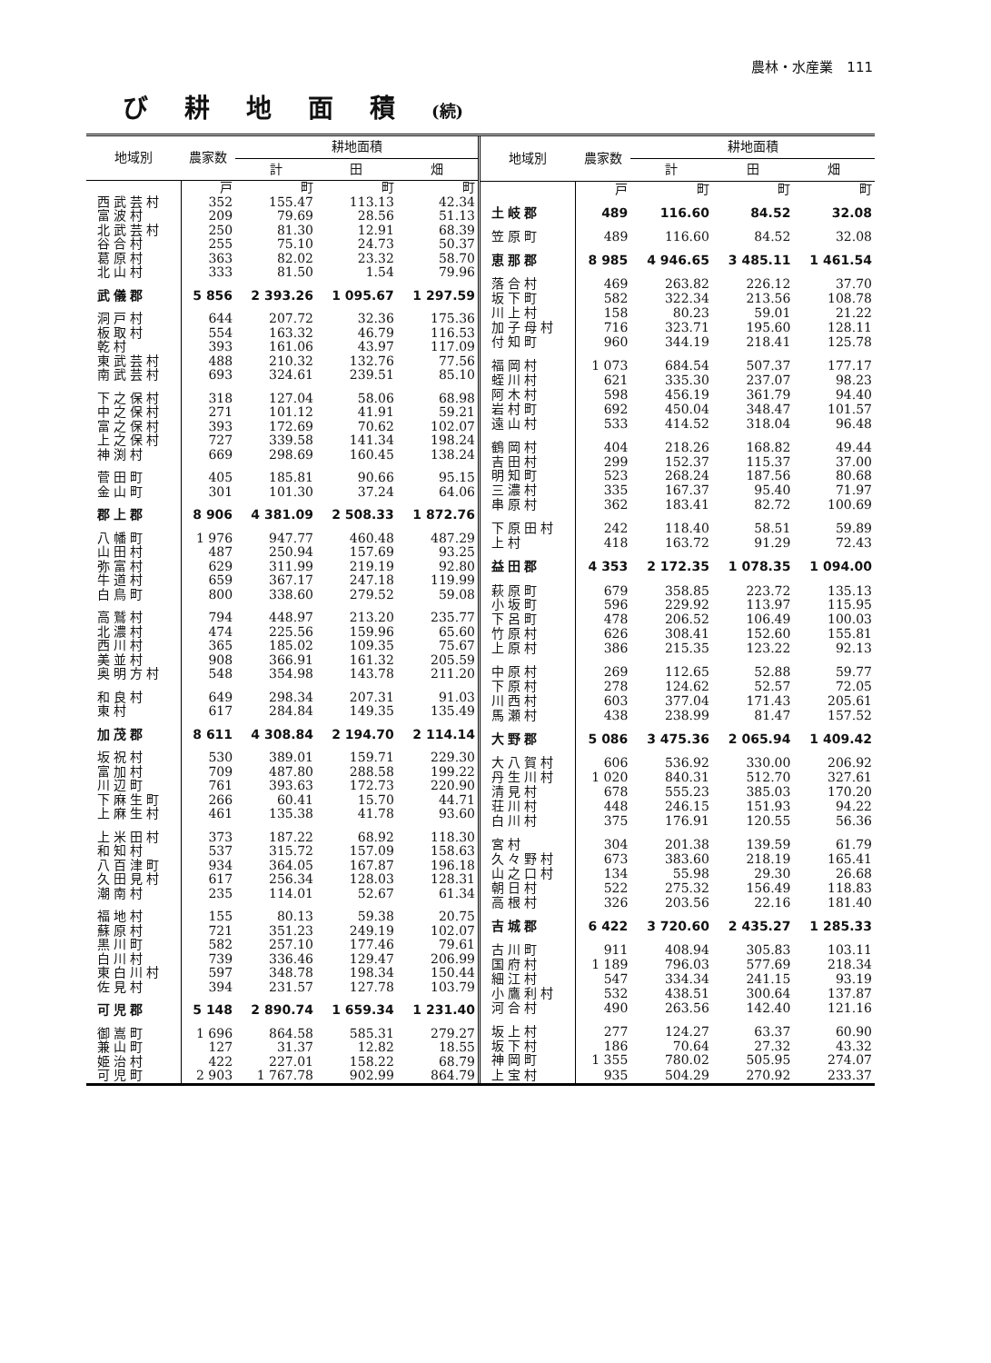農林・水産業　111
び耕地面積(続)
| 地域別 | 農家数 | 耕地面積 | | |
| --- | --- | --- | --- | --- |
| | | 計 | 田 | 畑 |
| | 戸 | 町 | 町 | 町 |
| 西武芸村 | 352 | 155.47 | 113.13 | 42.34 |
| 富波村 | 209 | 79.69 | 28.56 | 51.13 |
| 北武芸村 | 250 | 81.30 | 12.91 | 68.39 |
| 谷合村 | 255 | 75.10 | 24.73 | 50.37 |
| 葛原村 | 363 | 82.02 | 23.32 | 58.70 |
| 北山村 | 333 | 81.50 | 1.54 | 79.96 |
| 武儀郡 | 5 856 | 2 393.26 | 1 095.67 | 1 297.59 |
| 洞戸村 | 644 | 207.72 | 32.36 | 175.36 |
| 板取村 | 554 | 163.32 | 46.79 | 116.53 |
| 乾村 | 393 | 161.06 | 43.97 | 117.09 |
| 東武芸村 | 488 | 210.32 | 132.76 | 77.56 |
| 南武芸村 | 693 | 324.61 | 239.51 | 85.10 |
| 下之保村 | 318 | 127.04 | 58.06 | 68.98 |
| 中之保村 | 271 | 101.12 | 41.91 | 59.21 |
| 富之保村 | 393 | 172.69 | 70.62 | 102.07 |
| 上之保村 | 727 | 339.58 | 141.34 | 198.24 |
| 神渕村 | 669 | 298.69 | 160.45 | 138.24 |
| 菅田町 | 405 | 185.81 | 90.66 | 95.15 |
| 金山町 | 301 | 101.30 | 37.24 | 64.06 |
| 郡上郡 | 8 906 | 4 381.09 | 2 508.33 | 1 872.76 |
| 八幡町 | 1 976 | 947.77 | 460.48 | 487.29 |
| 山田村 | 487 | 250.94 | 157.69 | 93.25 |
| 弥富村 | 629 | 311.99 | 219.19 | 92.80 |
| 牛道村 | 659 | 367.17 | 247.18 | 119.99 |
| 白鳥町 | 800 | 338.60 | 279.52 | 59.08 |
| 高鷲村 | 794 | 448.97 | 213.20 | 235.77 |
| 北濃村 | 474 | 225.56 | 159.96 | 65.60 |
| 西川村 | 365 | 185.02 | 109.35 | 75.67 |
| 美並村 | 908 | 366.91 | 161.32 | 205.59 |
| 奥明方村 | 548 | 354.98 | 143.78 | 211.20 |
| 和良村 | 649 | 298.34 | 207.31 | 91.03 |
| 東村 | 617 | 284.84 | 149.35 | 135.49 |
| 加茂郡 | 8 611 | 4 308.84 | 2 194.70 | 2 114.14 |
| 坂祝村 | 530 | 389.01 | 159.71 | 229.30 |
| 富加村 | 709 | 487.80 | 288.58 | 199.22 |
| 川辺町 | 761 | 393.63 | 172.73 | 220.90 |
| 下麻生町 | 266 | 60.41 | 15.70 | 44.71 |
| 上麻生村 | 461 | 135.38 | 41.78 | 93.60 |
| 上米田村 | 373 | 187.22 | 68.92 | 118.30 |
| 和知村 | 537 | 315.72 | 157.09 | 158.63 |
| 八百津町 | 934 | 364.05 | 167.87 | 196.18 |
| 久田見村 | 617 | 256.34 | 128.03 | 128.31 |
| 潮南村 | 235 | 114.01 | 52.67 | 61.34 |
| 福地村 | 155 | 80.13 | 59.38 | 20.75 |
| 蘇原村 | 721 | 351.23 | 249.19 | 102.07 |
| 黒川町 | 582 | 257.10 | 177.46 | 79.61 |
| 白川村 | 739 | 336.46 | 129.47 | 206.99 |
| 東白川村 | 597 | 348.78 | 198.34 | 150.44 |
| 佐見村 | 394 | 231.57 | 127.78 | 103.79 |
| 可児郡 | 5 148 | 2 890.74 | 1 659.34 | 1 231.40 |
| 御嵩町 | 1 696 | 864.58 | 585.31 | 279.27 |
| 兼山町 | 127 | 31.37 | 12.82 | 18.55 |
| 姫治村 | 422 | 227.01 | 158.22 | 68.79 |
| 可児町 | 2 903 | 1 767.78 | 902.99 | 864.79 |
| 地域別 | 農家数 | 耕地面積 | | |
| --- | --- | --- | --- | --- |
| | | 計 | 田 | 畑 |
| | 戸 | 町 | 町 | 町 |
| 土岐郡 | 489 | 116.60 | 84.52 | 32.08 |
| 笠原町 | 489 | 116.60 | 84.52 | 32.08 |
| 恵那郡 | 8 985 | 4 946.65 | 3 485.11 | 1 461.54 |
| 落合村 | 469 | 263.82 | 226.12 | 37.70 |
| 坂下町 | 582 | 322.34 | 213.56 | 108.78 |
| 川上村 | 158 | 80.23 | 59.01 | 21.22 |
| 加子母村 | 716 | 323.71 | 195.60 | 128.11 |
| 付知町 | 960 | 344.19 | 218.41 | 125.78 |
| 福岡村 | 1 073 | 684.54 | 507.37 | 177.17 |
| 蛭川村 | 621 | 335.30 | 237.07 | 98.23 |
| 阿木村 | 598 | 456.19 | 361.79 | 94.40 |
| 岩村町 | 692 | 450.04 | 348.47 | 101.57 |
| 遠山村 | 533 | 414.52 | 318.04 | 96.48 |
| 鶴岡村 | 404 | 218.26 | 168.82 | 49.44 |
| 吉田村 | 299 | 152.37 | 115.37 | 37.00 |
| 明知町 | 523 | 268.24 | 187.56 | 80.68 |
| 三濃村 | 335 | 167.37 | 95.40 | 71.97 |
| 串原村 | 362 | 183.41 | 82.72 | 100.69 |
| 下原田村 | 242 | 118.40 | 58.51 | 59.89 |
| 上村 | 418 | 163.72 | 91.29 | 72.43 |
| 益田郡 | 4 353 | 2 172.35 | 1 078.35 | 1 094.00 |
| 萩原町 | 679 | 358.85 | 223.72 | 135.13 |
| 小坂町 | 596 | 229.92 | 113.97 | 115.95 |
| 下呂町 | 478 | 206.52 | 106.49 | 100.03 |
| 竹原村 | 626 | 308.41 | 152.60 | 155.81 |
| 上原村 | 386 | 215.35 | 123.22 | 92.13 |
| 中原村 | 269 | 112.65 | 52.88 | 59.77 |
| 下原村 | 278 | 124.62 | 52.57 | 72.05 |
| 川西村 | 603 | 377.04 | 171.43 | 205.61 |
| 馬瀬村 | 438 | 238.99 | 81.47 | 157.52 |
| 大野郡 | 5 086 | 3 475.36 | 2 065.94 | 1 409.42 |
| 大八賀村 | 606 | 536.92 | 330.00 | 206.92 |
| 丹生川村 | 1 020 | 840.31 | 512.70 | 327.61 |
| 清見村 | 678 | 555.23 | 385.03 | 170.20 |
| 荘川村 | 448 | 246.15 | 151.93 | 94.22 |
| 白川村 | 375 | 176.91 | 120.55 | 56.36 |
| 宮村 | 304 | 201.38 | 139.59 | 61.79 |
| 久々野村 | 673 | 383.60 | 218.19 | 165.41 |
| 山之口村 | 134 | 55.98 | 29.30 | 26.68 |
| 朝日村 | 522 | 275.32 | 156.49 | 118.83 |
| 高根村 | 326 | 203.56 | 22.16 | 181.40 |
| 吉城郡 | 6 422 | 3 720.60 | 2 435.27 | 1 285.33 |
| 古川町 | 911 | 408.94 | 305.83 | 103.11 |
| 国府村 | 1 189 | 796.03 | 577.69 | 218.34 |
| 細江村 | 547 | 334.34 | 241.15 | 93.19 |
| 小鷹利村 | 532 | 438.51 | 300.64 | 137.87 |
| 河合村 | 490 | 263.56 | 142.40 | 121.16 |
| 坂上村 | 277 | 124.27 | 63.37 | 60.90 |
| 坂下村 | 186 | 70.64 | 27.32 | 43.32 |
| 神岡町 | 1 355 | 780.02 | 505.95 | 274.07 |
| 上宝村 | 935 | 504.29 | 270.92 | 233.37 |